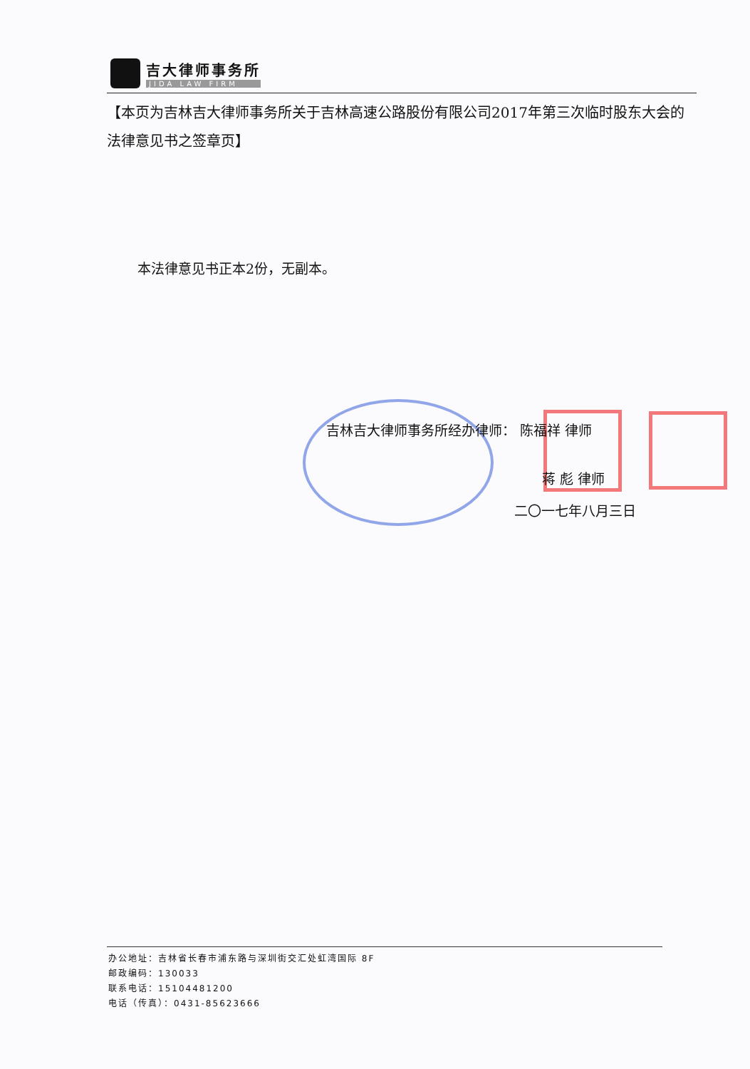吉大律师事务所
JIDA LAW FIRM
【本页为吉林吉大律师事务所关于吉林高速公路股份有限公司2017年第三次临时股东大会的法律意见书之签章页】
本法律意见书正本2份，无副本。
吉林吉大律师事务所经办律师： 陈福祥 律师
蒋 彪 律师
二〇一七年八月三日
办公地址：吉林省长春市浦东路与深圳街交汇处虹湾国际 8F
邮政编码：130033
联系电话：15104481200
电话（传真）：0431-85623666